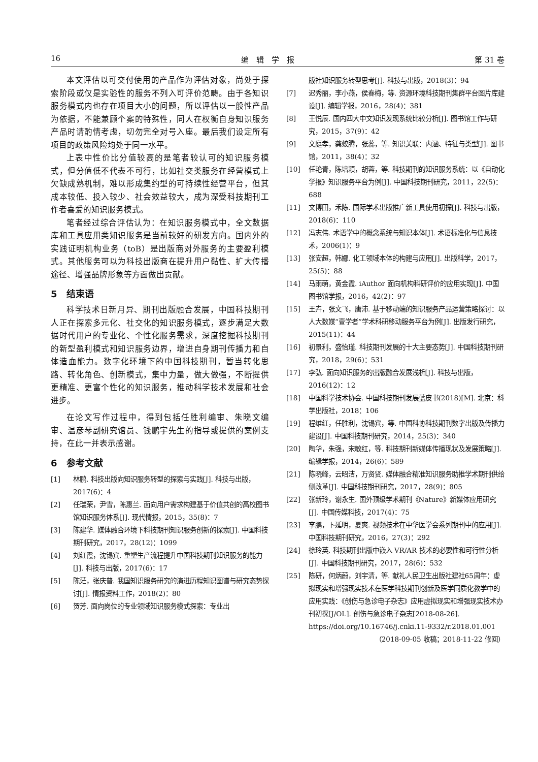16 编　辑　学　报 第 31 卷
本文评估以可交付使用的产品作为评估对象，尚处于探索阶段或仅是实验性的服务不列入可评价范畴。由于各知识服务模式内也存在项目大小的问题，所以评估以一般性产品为依据，不能兼顾个案的特殊性，同人在权衡自身知识服务产品时请酌情考虑，切勿完全对号入座。最后我们设定所有项目的政策风险均处于同一水平。
上表中性价比分值较高的是笔者较认可的知识服务模式，但分值低不代表不可行，比如社交类服务在经营模式上欠缺成熟机制，难以形成集约型的可持续性经营平台，但其成本较低、投入较少、社会效益较大，成为深受科技期刊工作者喜爱的知识服务模式。
笔者经过综合评估认为：在知识服务模式中，全文数据库和工具应用类知识服务是当前较好的研发方向。国内外的实践证明机构业务（toB）是出版商对外服务的主要盈利模式。其他服务可以为科技出版商在提升用户黏性、扩大传播途径、增强品牌形象等方面做出贡献。
5　结束语
科学技术日新月异、期刊出版融合发展，中国科技期刊人正在探索多元化、社交化的知识服务模式，逐步满足大数据时代用户的专业化、个性化服务需求，深度挖掘科技期刊的新型盈利模式和知识服务边界，增进自身期刊传播力和自体造血能力。数字化环境下的中国科技期刊，暂当转化思路、转化角色、创新模式，集中力量，做大做强，不断提供更精准、更富个性化的知识服务，推动科学技术发展和社会进步。
在论文写作过程中，得到包括任胜利编审、朱晓文编审、温彦琴副研究馆员、钱鹏宇先生的指导或提供的案例支持，在此一并表示感谢。
6　参考文献
[1] 林鹏. 科技出版向知识服务转型的探索与实践[J]. 科技与出版，2017(6)：4
[2] 任瑞荣，尹雪，陈惠兰. 面向用户需求构建基于价值共创的高校图书馆知识服务体系[J]. 现代情报，2015，35(8)：7
[3] 陈建华. 媒体融合环境下科技期刊知识服务创新的探索[J]. 中国科技期刊研究，2017，28(12)：1099
[4] 刘红霞，沈锡宾. 重塑生产流程提升中国科技期刊知识服务的能力[J]. 科技与出版，2017(6)：17
[5] 陈茫，张庆普. 我国知识服务研究的演进历程知识图谱与研究态势探讨[J]. 情报资料工作，2018(2)：80
[6] 贺芳. 面向岗位的专业领域知识服务模式探索：专业出
版社知识服务转型思考[J]. 科技与出版，2018(3)：94
[7] 迟秀丽，李小燕，侯春梅，等. 资源环境科技期刊集群平台图片库建设[J]. 编辑学报，2016，28(4)：381
[8] 王悦辰. 国内四大中文知识发现系统比较分析[J]. 图书馆工作与研究，2015，37(9)：42
[9] 文庭孝，龚蛟腾，张蕊，等. 知识关联：内涵、特征与类型[J]. 图书馆，2011，38(4)：32
[10] 任艳青，陈培颖，胡蓉，等. 科技期刊的知识服务系统：以《自动化学报》知识服务平台为例[J]. 中国科技期刊研究，2011，22(5)：688
[11] 文博田，禾陈. 国际学术出版推广新工具使用初探[J]. 科技与出版，2018(6)：110
[12] 冯志伟. 术语学中的概念系统与知识本体[J]. 术语标准化与信息技术，2006(1)：9
[13] 张安超，韩娜. 化工领域本体的构建与应用[J]. 出版科学，2017，25(5)：88
[14] 马雨萌，黄金霞. iAuthor 面向机构科研评价的应用实现[J]. 中国图书馆学报，2016，42(2)：97
[15] 王卉，张文飞，唐沛. 基于移动端的知识服务产品运营策略探讨：以人大数媒“壹学者”学术科研移动服务平台为例[J]. 出版发行研究，2015(11)：44
[16] 初景利，盛怡瑾. 科技期刊发展的十大主要态势[J]. 中国科技期刊研究，2018，29(6)：531
[17] 李弘. 面向知识服务的出版融合发展浅析[J]. 科技与出版，2016(12)：12
[18] 中国科学技术协会. 中国科技期刊发展蓝皮书(2018)[M]. 北京：科学出版社，2018：106
[19] 程维红，任胜利，沈锡宾，等. 中国科协科技期刊数字出版及传播力建设[J]. 中国科技期刊研究，2014，25(3)：340
[20] 陶华，朱强，宋敏红，等. 科技期刊新媒体传播现状及发展策略[J]. 编辑学报，2014，26(6)：589
[21] 陈晓峰，云昭洁，万贤贤. 媒体融合精准知识服务助推学术期刊供给侧改革[J]. 中国科技期刊研究，2017，28(9)：805
[22] 张新玲，谢永生. 国外顶级学术期刊《Nature》新媒体应用研究[J]. 中国传媒科技，2017(4)：75
[23] 李鹏，卜延明，夏爽. 视频技术在中华医学会系列期刊中的应用[J]. 中国科技期刊研究，2016，27(3)：292
[24] 徐玲英. 科技期刊出版中嵌入 VR/AR 技术的必要性和可行性分析[J]. 中国科技期刊研究，2017，28(6)：532
[25] 陈研，何炳蔚，刘宇清，等. 献礼人民卫生出版社建社65周年：虚拟现实和增强现实技术在医学科技期刊创新及医学同质化教学中的应用实践：《创伤与急诊电子杂志》应用虚拟现实和增强现实技术办刊初探[J/OL]. 创伤与急诊电子杂志[2018-08-26]. https://doi.org/10.16746/j.cnki.11-9332/r.2018.01.001
（2018-09-05 收稿；2018-11-22 修回）